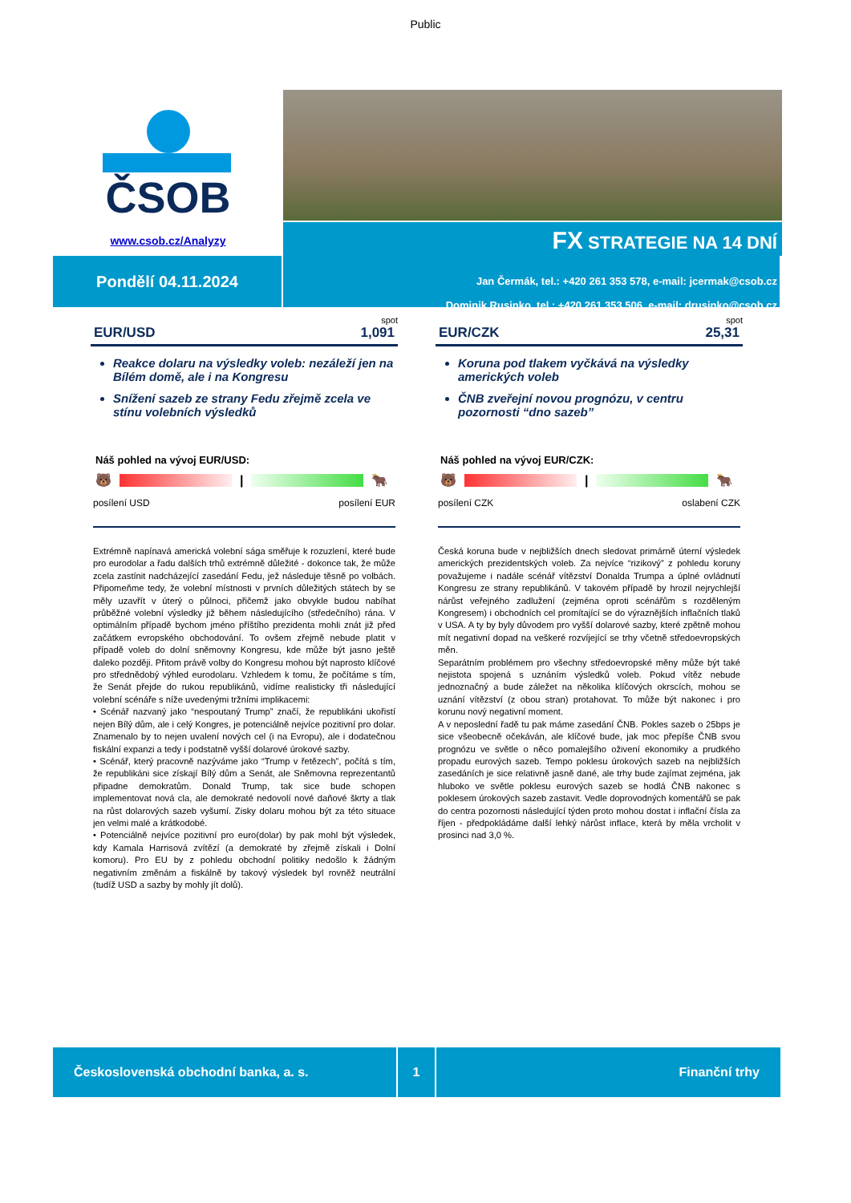Public
ČSOB
www.csob.cz/Analyzy
FX STRATEGIE NA 14 DNÍ
Pondělí 04.11.2024
Jan Čermák, tel.: +420 261 353 578, e-mail: jcermak@csob.cz
Dominik Rusinko, tel.: +420 261 353 506, e-mail: drusinko@csob.cz
spot
EUR/USD 1,091
Reakce dolaru na výsledky voleb: nezáleží jen na Bílém domě, ale i na Kongresu
Snížení sazeb ze strany Fedu zřejmě zcela ve stínu volebních výsledků
Náš pohled na vývoj EUR/USD:
🐻 | 🐂
posílení USD posílení EUR
Extrémně napínavá americká volební sága směřuje k rozuzlení, které bude pro eurodolar a řadu dalších trhů extrémně důležité - dokonce tak, že může zcela zastínit nadcházející zasedání Fedu, jež následuje těsně po volbách. Připomeňme tedy, že volební místnosti v prvních důležitých státech by se měly uzavřít v úterý o půlnoci, přičemž jako obvykle budou nabíhat průběžné volební výsledky již během následujícího (středečního) rána. V optimálním případě bychom jméno příštího prezidenta mohli znát již před začátkem evropského obchodování. To ovšem zřejmě nebude platit v případě voleb do dolní sněmovny Kongresu, kde může být jasno ještě daleko později. Přitom právě volby do Kongresu mohou být naprosto klíčové pro střednědobý výhled eurodolaru. Vzhledem k tomu, že počítáme s tím, že Senát přejde do rukou republikánů, vidíme realisticky tři následující volební scénáře s níže uvedenými tržními implikacemi:
• Scénář nazvaný jako “nespoutaný Trump” značí, že republikáni ukořistí nejen Bílý dům, ale i celý Kongres, je potenciálně nejvíce pozitivní pro dolar. Znamenalo by to nejen uvalení nových cel (i na Evropu), ale i dodatečnou fiskální expanzi a tedy i podstatně vyšší dolarové úrokové sazby.
• Scénář, který pracovně nazýváme jako “Trump v řetězech”, počítá s tím, že republikáni sice získají Bílý dům a Senát, ale Sněmovna reprezentantů připadne demokratům. Donald Trump, tak sice bude schopen implementovat nová cla, ale demokraté nedovolí nové daňové škrty a tlak na růst dolarových sazeb vyšumí. Zisky dolaru mohou být za této situace jen velmi malé a krátkodobé.
• Potenciálně nejvíce pozitivní pro euro(dolar) by pak mohl být výsledek, kdy Kamala Harrisová zvítězí (a demokraté by zřejmě získali i Dolní komoru). Pro EU by z pohledu obchodní politiky nedošlo k žádným negativním změnám a fiskálně by takový výsledek byl rovněž neutrální (tudíž USD a sazby by mohly jít dolů).
spot
EUR/CZK 25,31
Koruna pod tlakem vyčkává na výsledky amerických voleb
ČNB zveřejní novou prognózu, v centru pozornosti “dno sazeb”
Náš pohled na vývoj EUR/CZK:
🐻 | 🐂
posílení CZK oslabení CZK
Česká koruna bude v nejbližších dnech sledovat primárně úterní výsledek amerických prezidentských voleb. Za nejvíce “rizikový” z pohledu koruny považujeme i nadále scénář vítězství Donalda Trumpa a úplné ovládnutí Kongresu ze strany republikánů. V takovém případě by hrozil nejrychlejší nárůst veřejného zadlužení (zejména oproti scénářům s rozděleným Kongresem) i obchodních cel promítající se do výraznějších inflačních tlaků v USA. A ty by byly důvodem pro vyšší dolarové sazby, které zpětně mohou mít negativní dopad na veškeré rozvíjející se trhy včetně středoevropských měn.
Separátním problémem pro všechny středoevropské měny může být také nejistota spojená s uznáním výsledků voleb. Pokud vítěz nebude jednoznačný a bude záležet na několika klíčových okrscích, mohou se uznání vítězství (z obou stran) protahovat. To může být nakonec i pro korunu nový negativní moment.
A v neposlední řadě tu pak máme zasedání ČNB. Pokles sazeb o 25bps je sice všeobecně očekáván, ale klíčové bude, jak moc přepíše ČNB svou prognózu ve světle o něco pomalejšího oživení ekonomiky a prudkého propadu eurových sazeb. Tempo poklesu úrokových sazeb na nejbližších zasedáních je sice relativně jasně dané, ale trhy bude zajímat zejména, jak hluboko ve světle poklesu eurových sazeb se hodlá ČNB nakonec s poklesem úrokových sazeb zastavit. Vedle doprovodných komentářů se pak do centra pozornosti následující týden proto mohou dostat i inflační čísla za říjen - předpokládáme další lehký nárůst inflace, která by měla vrcholit v prosinci nad 3,0 %.
Československá obchodní banka, a. s. 1 Finanční trhy